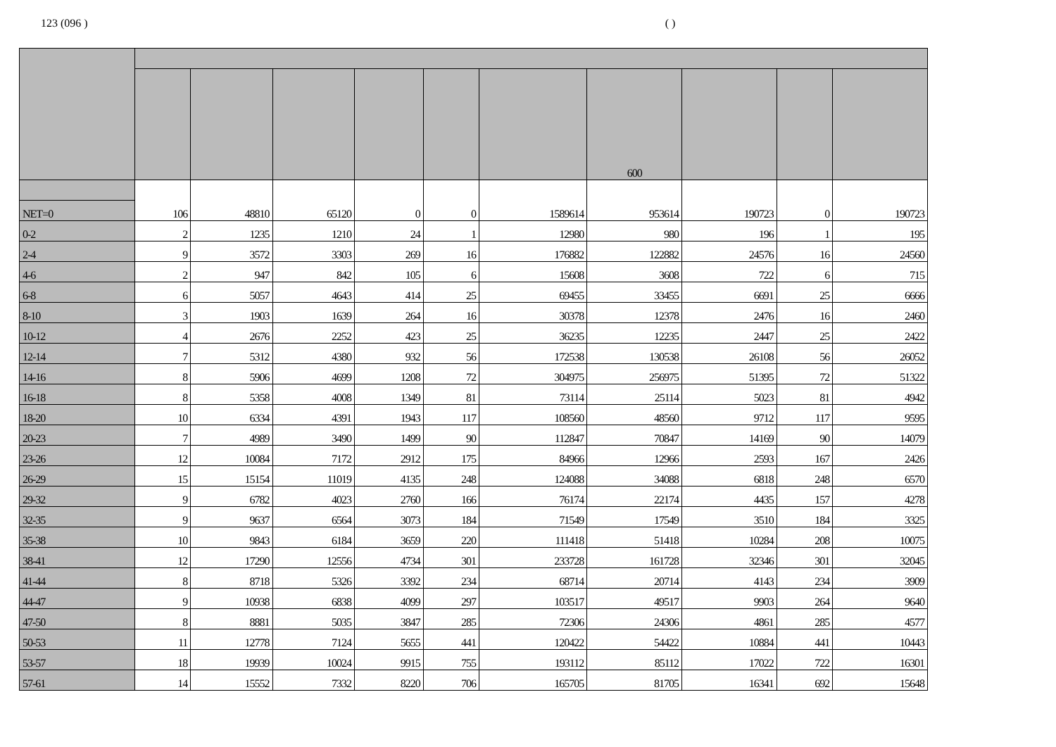123 (096 ) ( )
| | | | | | | | 600 | | | |
| --- | --- | --- | --- | --- | --- | --- | --- | --- | --- | --- |
| | 106 | 48810 | 65120 | 0 | 0 | 1589614 | 953614 | 190723 | 0 | 190723 |
| NET=0 | | | | | | | | | | |
| 0-2 | 2 | 1235 | 1210 | 24 | 1 | 12980 | 980 | 196 | 1 | 195 |
| 2-4 | 9 | 3572 | 3303 | 269 | 16 | 176882 | 122882 | 24576 | 16 | 24560 |
| 4-6 | 2 | 947 | 842 | 105 | 6 | 15608 | 3608 | 722 | 6 | 715 |
| 6-8 | 6 | 5057 | 4643 | 414 | 25 | 69455 | 33455 | 6691 | 25 | 6666 |
| 8-10 | 3 | 1903 | 1639 | 264 | 16 | 30378 | 12378 | 2476 | 16 | 2460 |
| 10-12 | 4 | 2676 | 2252 | 423 | 25 | 36235 | 12235 | 2447 | 25 | 2422 |
| 12-14 | 7 | 5312 | 4380 | 932 | 56 | 172538 | 130538 | 26108 | 56 | 26052 |
| 14-16 | 8 | 5906 | 4699 | 1208 | 72 | 304975 | 256975 | 51395 | 72 | 51322 |
| 16-18 | 8 | 5358 | 4008 | 1349 | 81 | 73114 | 25114 | 5023 | 81 | 4942 |
| 18-20 | 10 | 6334 | 4391 | 1943 | 117 | 108560 | 48560 | 9712 | 117 | 9595 |
| 20-23 | 7 | 4989 | 3490 | 1499 | 90 | 112847 | 70847 | 14169 | 90 | 14079 |
| 23-26 | 12 | 10084 | 7172 | 2912 | 175 | 84966 | 12966 | 2593 | 167 | 2426 |
| 26-29 | 15 | 15154 | 11019 | 4135 | 248 | 124088 | 34088 | 6818 | 248 | 6570 |
| 29-32 | 9 | 6782 | 4023 | 2760 | 166 | 76174 | 22174 | 4435 | 157 | 4278 |
| 32-35 | 9 | 9637 | 6564 | 3073 | 184 | 71549 | 17549 | 3510 | 184 | 3325 |
| 35-38 | 10 | 9843 | 6184 | 3659 | 220 | 111418 | 51418 | 10284 | 208 | 10075 |
| 38-41 | 12 | 17290 | 12556 | 4734 | 301 | 233728 | 161728 | 32346 | 301 | 32045 |
| 41-44 | 8 | 8718 | 5326 | 3392 | 234 | 68714 | 20714 | 4143 | 234 | 3909 |
| 44-47 | 9 | 10938 | 6838 | 4099 | 297 | 103517 | 49517 | 9903 | 264 | 9640 |
| 47-50 | 8 | 8881 | 5035 | 3847 | 285 | 72306 | 24306 | 4861 | 285 | 4577 |
| 50-53 | 11 | 12778 | 7124 | 5655 | 441 | 120422 | 54422 | 10884 | 441 | 10443 |
| 53-57 | 18 | 19939 | 10024 | 9915 | 755 | 193112 | 85112 | 17022 | 722 | 16301 |
| 57-61 | 14 | 15552 | 7332 | 8220 | 706 | 165705 | 81705 | 16341 | 692 | 15648 |